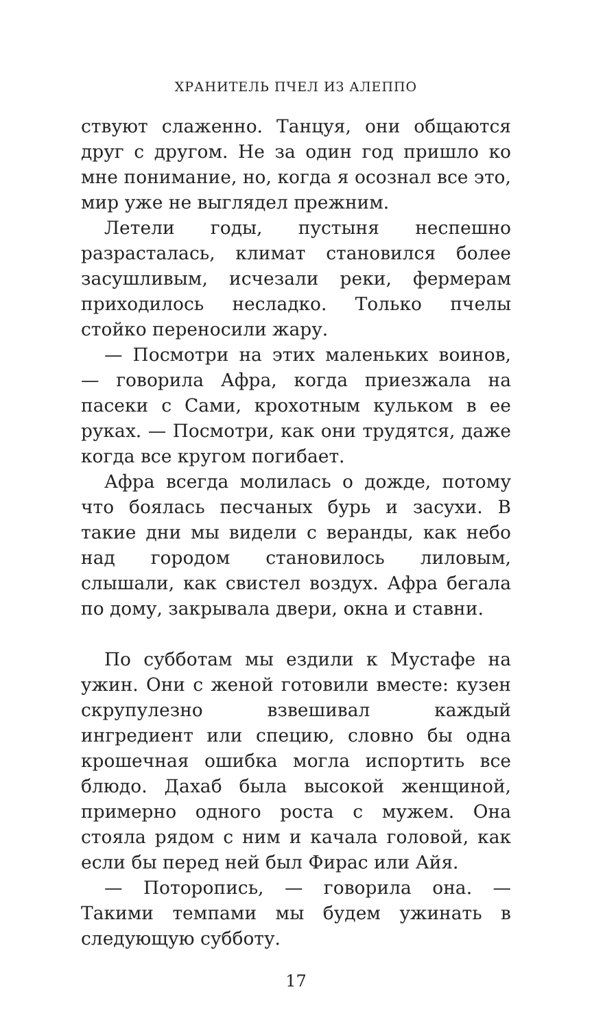ХРАНИТЕЛЬ ПЧЕЛ ИЗ АЛЕППО
ствуют слаженно. Танцуя, они общаются друг с другом. Не за один год пришло ко мне понимание, но, когда я осознал все это, мир уже не выглядел прежним.
Летели годы, пустыня неспешно разрасталась, климат становился более засушливым, исчезали реки, фермерам приходилось несладко. Только пчелы стойко переносили жару.
— Посмотри на этих маленьких воинов, — говорила Афра, когда приезжала на пасеки с Сами, крохотным кульком в ее руках. — Посмотри, как они трудятся, даже когда все кругом погибает.
Афра всегда молилась о дожде, потому что боялась песчаных бурь и засухи. В такие дни мы видели с веранды, как небо над городом становилось лиловым, слышали, как свистел воздух. Афра бегала по дому, закрывала двери, окна и ставни.
По субботам мы ездили к Мустафе на ужин. Они с женой готовили вместе: кузен скрупулезно взвешивал каждый ингредиент или специю, словно бы одна крошечная ошибка могла испортить все блюдо. Дахаб была высокой женщиной, примерно одного роста с мужем. Она стояла рядом с ним и качала головой, как если бы перед ней был Фирас или Айя.
— Поторопись, — говорила она. — Такими темпами мы будем ужинать в следующую субботу.
17